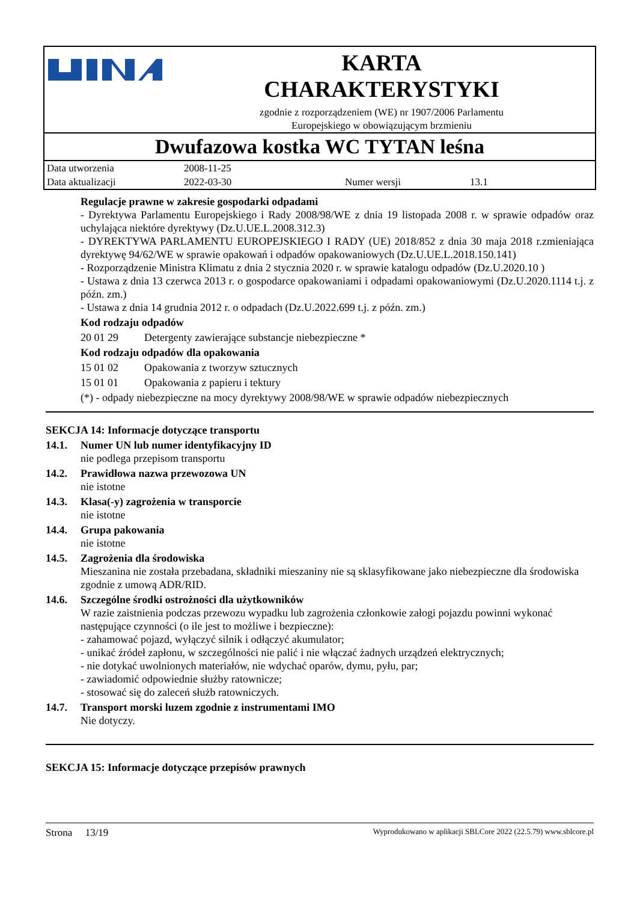KARTA
CHARAKTERYSTYKI
zgodnie z rozporządzeniem (WE) nr 1907/2006 Parlamentu
Europejskiego w obowiązującym brzmieniu
Dwufazowa kostka WC TYTAN leśna
| Data utworzenia | 2008-11-25 | | |
| Data aktualizacji | 2022-03-30 | Numer wersji | 13.1 |
Regulacje prawne w zakresie gospodarki odpadami
- Dyrektywa Parlamentu Europejskiego i Rady 2008/98/WE z dnia 19 listopada 2008 r. w sprawie odpadów oraz uchylająca niektóre dyrektywy (Dz.U.UE.L.2008.312.3)
- DYREKTYWA PARLAMENTU EUROPEJSKIEGO I RADY (UE) 2018/852 z dnia 30 maja 2018 r.zmieniająca dyrektywę 94/62/WE w sprawie opakowań i odpadów opakowaniowych (Dz.U.UE.L.2018.150.141)
- Rozporządzenie Ministra Klimatu z dnia 2 stycznia 2020 r. w sprawie katalogu odpadów (Dz.U.2020.10 )
- Ustawa z dnia 13 czerwca 2013 r. o gospodarce opakowaniami i odpadami opakowaniowymi (Dz.U.2020.1114 t.j. z późn. zm.)
- Ustawa z dnia 14 grudnia 2012 r. o odpadach (Dz.U.2022.699 t.j. z późn. zm.)
Kod rodzaju odpadów
20 01 29 Detergenty zawierające substancje niebezpieczne *
Kod rodzaju odpadów dla opakowania
15 01 02 Opakowania z tworzyw sztucznych
15 01 01 Opakowania z papieru i tektury
(*) - odpady niebezpieczne na mocy dyrektywy 2008/98/WE w sprawie odpadów niebezpiecznych
SEKCJA 14: Informacje dotyczące transportu
14.1. Numer UN lub numer identyfikacyjny ID
nie podlega przepisom transportu
14.2. Prawidłowa nazwa przewozowa UN
nie istotne
14.3. Klasa(-y) zagrożenia w transporcie
nie istotne
14.4. Grupa pakowania
nie istotne
14.5. Zagrożenia dla środowiska
Mieszanina nie została przebadana, składniki mieszaniny nie są sklasyfikowane jako niebezpieczne dla środowiska zgodnie z umową ADR/RID.
14.6. Szczególne środki ostrożności dla użytkowników
W razie zaistnienia podczas przewozu wypadku lub zagrożenia członkowie załogi pojazdu powinni wykonać następujące czynności (o ile jest to możliwe i bezpieczne):
- zahamować pojazd, wyłączyć silnik i odłączyć akumulator;
- unikać źródeł zapłonu, w szczególności nie palić i nie włączać żadnych urządzeń elektrycznych;
- nie dotykać uwolnionych materiałów, nie wdychać oparów, dymu, pyłu, par;
- zawiadomić odpowiednie służby ratownicze;
- stosować się do zaleceń służb ratowniczych.
14.7. Transport morski luzem zgodnie z instrumentami IMO
Nie dotyczy.
SEKCJA 15: Informacje dotyczące przepisów prawnych
Strona 13/19 Wyprodukowano w aplikacji SBLCore 2022 (22.5.79) www.sblcore.pl